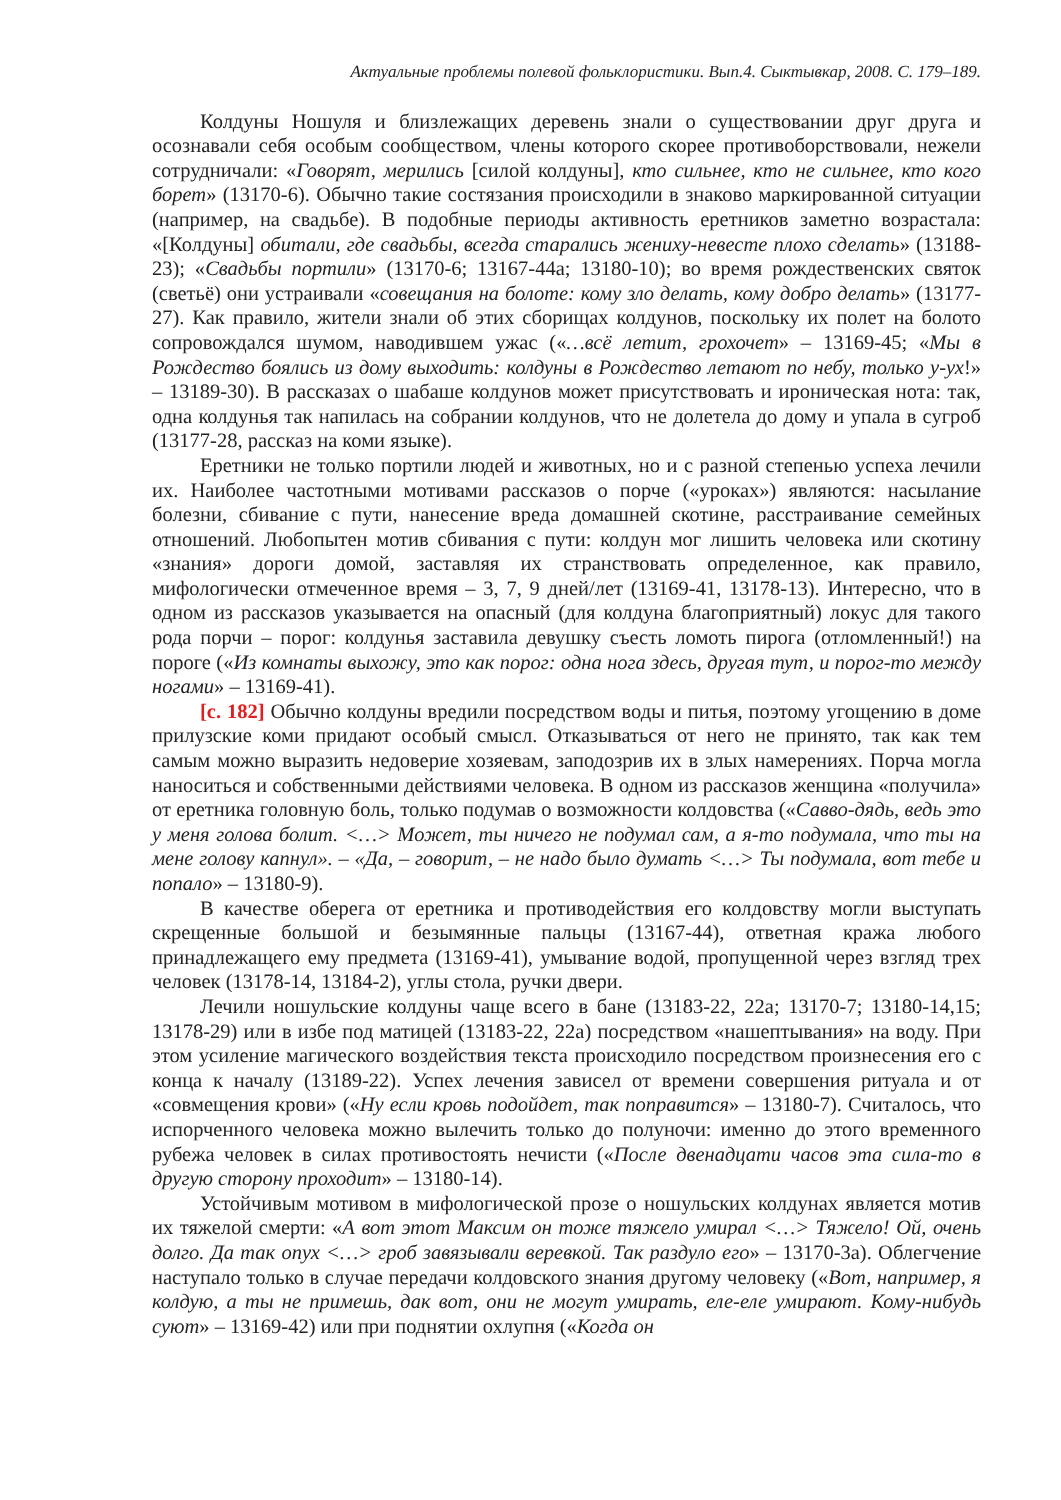Актуальные проблемы полевой фольклористики. Вып.4. Сыктывкар, 2008. С. 179–189.
Колдуны Ношуля и близлежащих деревень знали о существовании друг друга и осознавали себя особым сообществом, члены которого скорее противоборствовали, нежели сотрудничали: «Говорят, мерились [силой колдуны], кто сильнее, кто не сильнее, кто кого борет» (13170-6). Обычно такие состязания происходили в знаково маркированной ситуации (например, на свадьбе). В подобные периоды активность еретников заметно возрастала: «[Колдуны] обитали, где свадьбы, всегда старались жениху-невесте плохо сделать» (13188-23); «Свадьбы портили» (13170-6; 13167-44а; 13180-10); во время рождественских святок (светьё) они устраивали «совещания на болоте: кому зло делать, кому добро делать» (13177-27). Как правило, жители знали об этих сборищах колдунов, поскольку их полет на болото сопровождался шумом, наводившем ужас («…всё летит, грохочет» – 13169-45; «Мы в Рождество боялись из дому выходить: колдуны в Рождество летают по небу, только у-ух!» – 13189-30). В рассказах о шабаше колдунов может присутствовать и ироническая нота: так, одна колдунья так напилась на собрании колдунов, что не долетела до дому и упала в сугроб (13177-28, рассказ на коми языке).
Еретники не только портили людей и животных, но и с разной степенью успеха лечили их. Наиболее частотными мотивами рассказов о порче («уроках») являются: насылание болезни, сбивание с пути, нанесение вреда домашней скотине, расстраивание семейных отношений. Любопытен мотив сбивания с пути: колдун мог лишить человека или скотину «знания» дороги домой, заставляя их странствовать определенное, как правило, мифологически отмеченное время – 3, 7, 9 дней/лет (13169-41, 13178-13). Интересно, что в одном из рассказов указывается на опасный (для колдуна благоприятный) локус для такого рода порчи – порог: колдунья заставила девушку съесть ломоть пирога (отломленный!) на пороге («Из комнаты выхожу, это как порог: одна нога здесь, другая тут, и порог-то между ногами» – 13169-41).
[с. 182] Обычно колдуны вредили посредством воды и питья, поэтому угощению в доме прилузские коми придают особый смысл. Отказываться от него не принято, так как тем самым можно выразить недоверие хозяевам, заподозрив их в злых намерениях. Порча могла наноситься и собственными действиями человека. В одном из рассказов женщина «получила» от еретника головную боль, только подумав о возможности колдовства («Савво-дядь, ведь это у меня голова болит. <…> Может, ты ничего не подумал сам, а я-то подумала, что ты на мене голову капнул». – «Да, – говорит, – не надо было думать <…> Ты подумала, вот тебе и попало» – 13180-9).
В качестве оберега от еретника и противодействия его колдовству могли выступать скрещенные большой и безымянные пальцы (13167-44), ответная кража любого принадлежащего ему предмета (13169-41), умывание водой, пропущенной через взгляд трех человек (13178-14, 13184-2), углы стола, ручки двери.
Лечили ношульские колдуны чаще всего в бане (13183-22, 22а; 13170-7; 13180-14,15; 13178-29) или в избе под матицей (13183-22, 22а) посредством «нашептывания» на воду. При этом усиление магического воздействия текста происходило посредством произнесения его с конца к началу (13189-22). Успех лечения зависел от времени совершения ритуала и от «совмещения крови» («Ну если кровь подойдет, так поправится» – 13180-7). Считалось, что испорченного человека можно вылечить только до полуночи: именно до этого временного рубежа человек в силах противостоять нечисти («После двенадцати часов эта сила-то в другую сторону проходит» – 13180-14).
Устойчивым мотивом в мифологической прозе о ношульских колдунах является мотив их тяжелой смерти: «А вот этот Максим он тоже тяжело умирал <…> Тяжело! Ой, очень долго. Да так опух <…> гроб завязывали веревкой. Так раздуло его» – 13170-3а). Облегчение наступало только в случае передачи колдовского знания другому человеку («Вот, например, я колдую, а ты не примешь, дак вот, они не могут умирать, еле-еле умирают. Кому-нибудь суют» – 13169-42) или при поднятии охлупня («Когда он